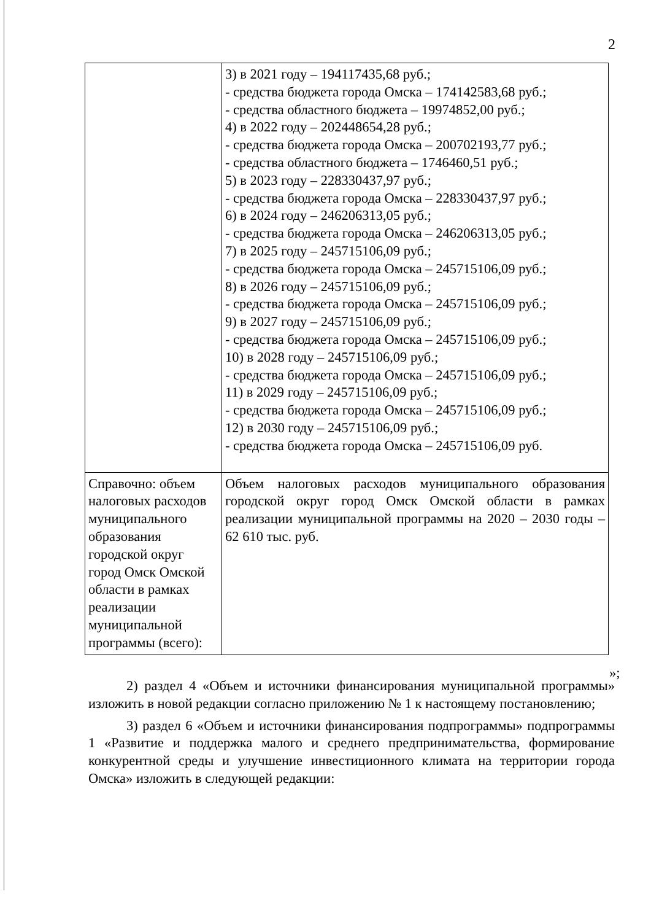2
| | 3) в 2021 году – 194117435,68 руб.; - средства бюджета города Омска – 174142583,68 руб.; - средства областного бюджета – 19974852,00 руб.; 4) в 2022 году – 202448654,28 руб.; - средства бюджета города Омска – 200702193,77 руб.; - средства областного бюджета – 1746460,51 руб.; 5) в 2023 году – 228330437,97 руб.; - средства бюджета города Омска – 228330437,97 руб.; 6) в 2024 году – 246206313,05 руб.; - средства бюджета города Омска – 246206313,05 руб.; 7) в 2025 году – 245715106,09 руб.; - средства бюджета города Омска – 245715106,09 руб.; 8) в 2026 году – 245715106,09 руб.; - средства бюджета города Омска – 245715106,09 руб.; 9) в 2027 году – 245715106,09 руб.; - средства бюджета города Омска – 245715106,09 руб.; 10) в 2028 году – 245715106,09 руб.; - средства бюджета города Омска – 245715106,09 руб.; 11) в 2029 году – 245715106,09 руб.; - средства бюджета города Омска – 245715106,09 руб.; 12) в 2030 году – 245715106,09 руб.; - средства бюджета города Омска – 245715106,09 руб. |
| Справочно: объем налоговых расходов муниципального образования городской округ город Омск Омской области в рамках реализации муниципальной программы (всего): | Объем налоговых расходов муниципального образования городской округ город Омск Омской области в рамках реализации муниципальной программы на 2020 – 2030 годы – 62 610 тыс. руб. |
»;
2) раздел 4 «Объем и источники финансирования муниципальной программы» изложить в новой редакции согласно приложению № 1 к настоящему постановлению;
3) раздел 6 «Объем и источники финансирования подпрограммы» подпрограммы 1 «Развитие и поддержка малого и среднего предпринимательства, формирование конкурентной среды и улучшение инвестиционного климата на территории города Омска» изложить в следующей редакции: